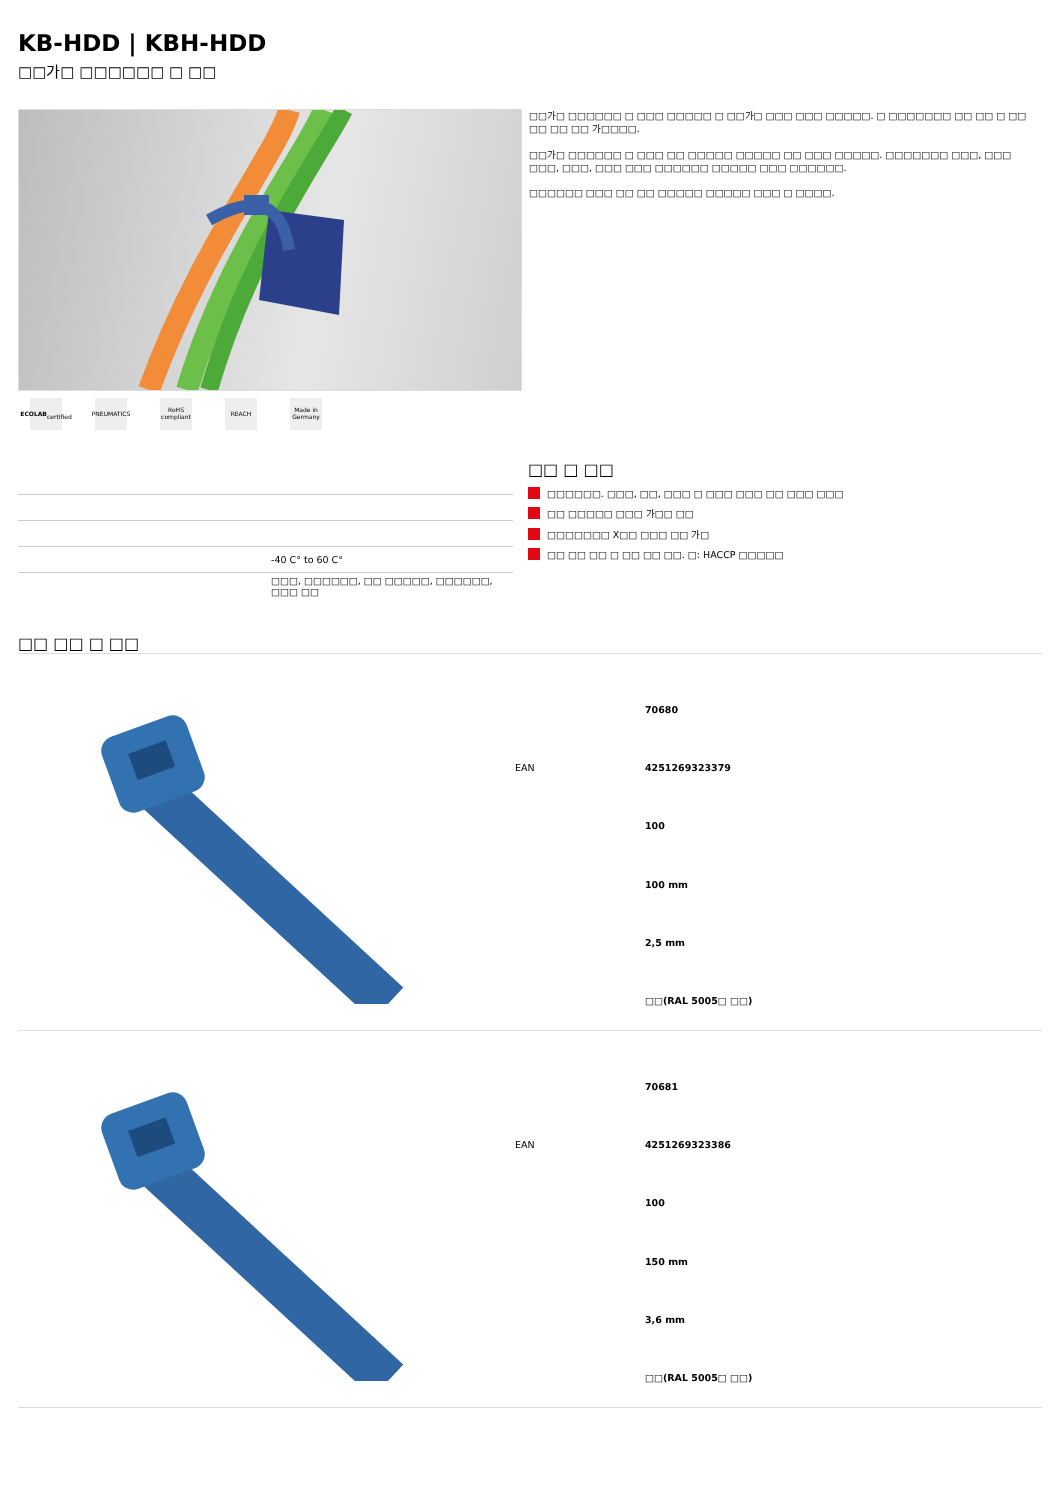KB-HDD | KBH-HDD
□□가□ □□□□□□ □ □□
ECOLAB
certified
PNEUMATICS
RoHS
compliant
REACH Made in
Germany
□□가□ □□□□□□ □ □□□ □□□□□ □ □□가□ □□□ □□□ □□□□□. □ □□□□□□□ □□ □□ □ □□ □□ □□ □□ 가□□□□.
□□가□ □□□□□□ □ □□□ □□ □□□□□ □□□□□ □□ □□□ □□□□□. □□□□□□□ □□□, □□□ □□□, □□□, □□□ □□□ □□□□□□ □□□□□ □□□ □□□□□□.
□□□□□□ □□□ □□ □□ □□□□□ □□□□□ □□□ □ □□□□.
| | -40 C° to 60 C° |
| | □□□, □□□□□□, □□ □□□□□, □□□□□□, □□□ □□ |
□□ □ □□
□□□□□□. □□□, □□, □□□ □ □□□ □□□ □□ □□□ □□□
□□ □□□□□ □□□ 가□□ □□
□□□□□□□ X□□ □□□ □□ 가□
□□ □□ □□ □ □□ □□ □□. □: HACCP □□□□□
□□ □□ □ □□
| | 70680 |
| EAN | 4251269323379 |
| | 100 |
| | 100 mm |
| | 2,5 mm |
| | □□(RAL 5005□ □□) |
| | 70681 |
| EAN | 4251269323386 |
| | 100 |
| | 150 mm |
| | 3,6 mm |
| | □□(RAL 5005□ □□) |